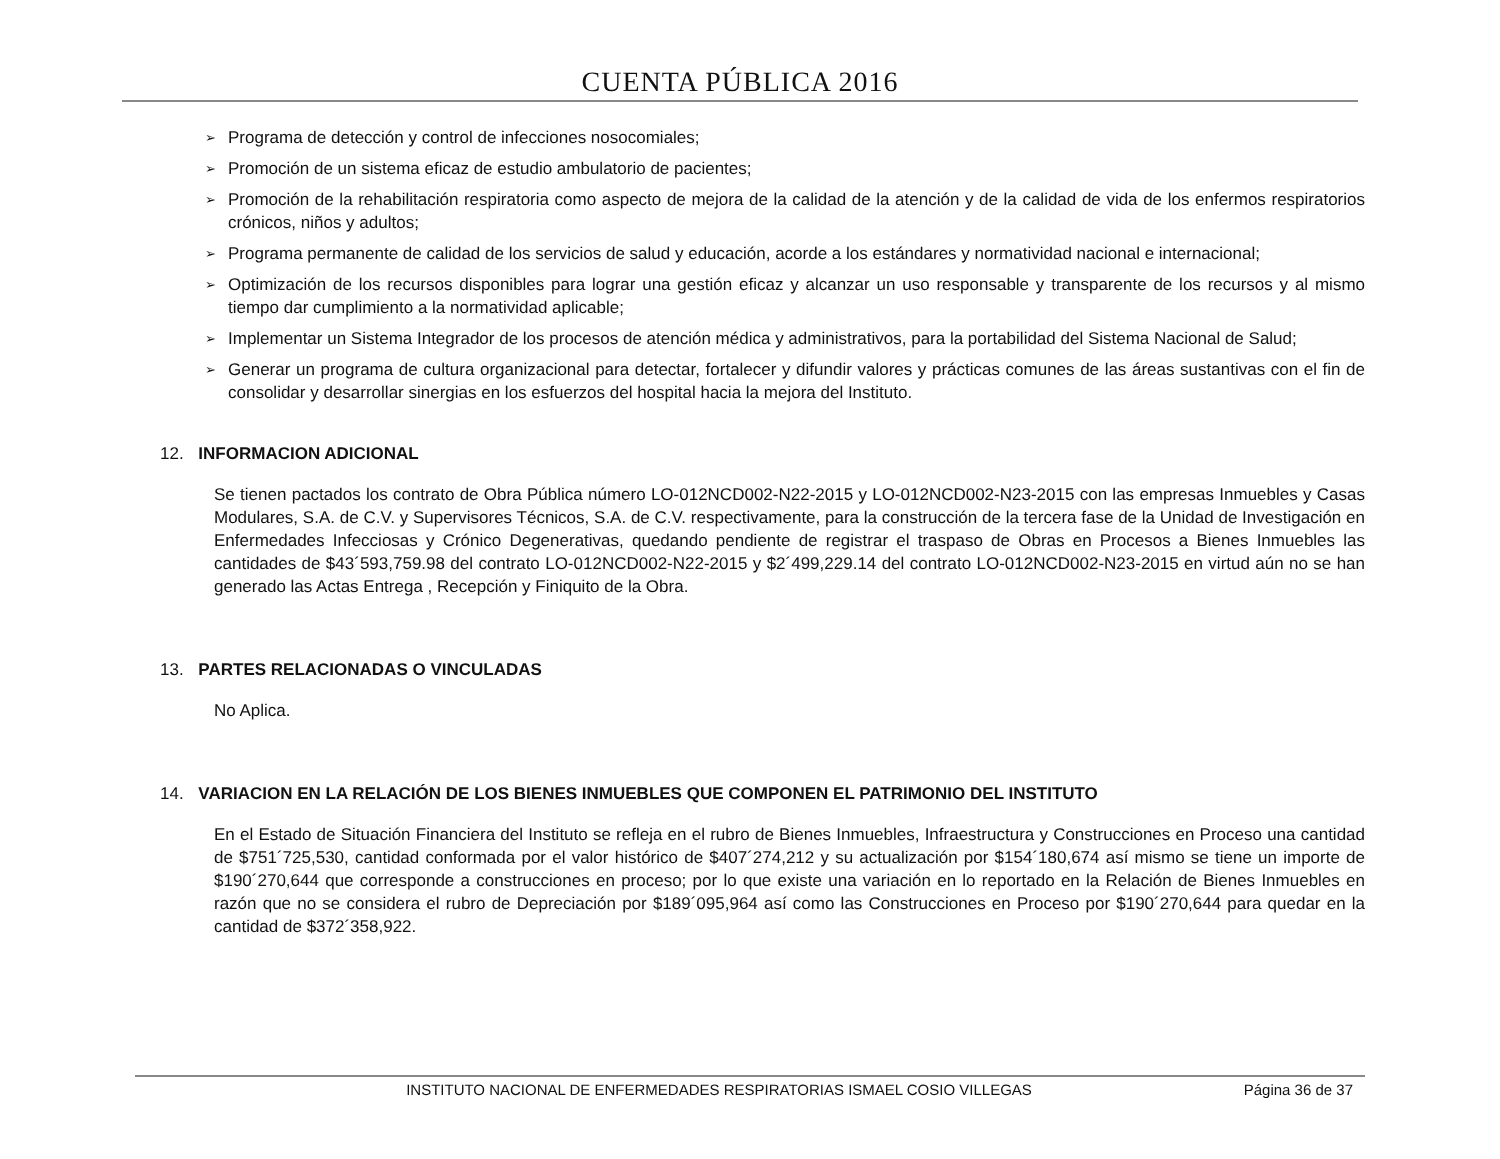CUENTA PÚBLICA 2016
➢ Programa de detección y control de infecciones nosocomiales;
➢ Promoción de un sistema eficaz de estudio ambulatorio de pacientes;
➢ Promoción de la rehabilitación respiratoria como aspecto de mejora de la calidad de la atención y de la calidad de vida de los enfermos respiratorios crónicos, niños y adultos;
➢ Programa permanente de calidad de los servicios de salud y educación, acorde a los estándares y normatividad nacional e internacional;
➢ Optimización de los recursos disponibles para lograr una gestión eficaz y alcanzar un uso responsable y transparente de los recursos y al mismo tiempo dar cumplimiento a la normatividad aplicable;
➢ Implementar un Sistema Integrador de los procesos de atención médica y administrativos, para la portabilidad del Sistema Nacional de Salud;
➢ Generar un programa de cultura organizacional para detectar, fortalecer y difundir valores y prácticas comunes de las áreas sustantivas con el fin de consolidar y desarrollar sinergias en los esfuerzos del hospital hacia la mejora del Instituto.
12. INFORMACION ADICIONAL
Se tienen pactados los contrato de Obra Pública número LO-012NCD002-N22-2015 y LO-012NCD002-N23-2015 con las empresas Inmuebles y Casas Modulares, S.A. de C.V. y Supervisores Técnicos, S.A. de C.V. respectivamente, para la construcción de la tercera fase de la Unidad de Investigación en Enfermedades Infecciosas y Crónico Degenerativas, quedando pendiente de registrar el traspaso de Obras en Procesos a Bienes Inmuebles las cantidades de $43´593,759.98 del contrato LO-012NCD002-N22-2015 y $2´499,229.14 del contrato LO-012NCD002-N23-2015 en virtud aún no se han generado las Actas Entrega , Recepción y Finiquito de la Obra.
13. PARTES RELACIONADAS O VINCULADAS
No Aplica.
14. VARIACION EN LA RELACIÓN DE LOS BIENES INMUEBLES QUE COMPONEN EL PATRIMONIO DEL INSTITUTO
En el Estado de Situación Financiera del Instituto se refleja en el rubro de Bienes Inmuebles, Infraestructura y Construcciones en Proceso una cantidad de $751´725,530, cantidad conformada por el valor histórico de $407´274,212 y su actualización por $154´180,674 así mismo se tiene un importe de $190´270,644 que corresponde a construcciones en proceso; por lo que existe una variación en lo reportado en la Relación de Bienes Inmuebles en razón que no se considera el rubro de Depreciación por $189´095,964 así como las Construcciones en Proceso por $190´270,644 para quedar en la cantidad de $372´358,922.
INSTITUTO NACIONAL DE ENFERMEDADES RESPIRATORIAS ISMAEL COSIO VILLEGAS Página 36 de 37